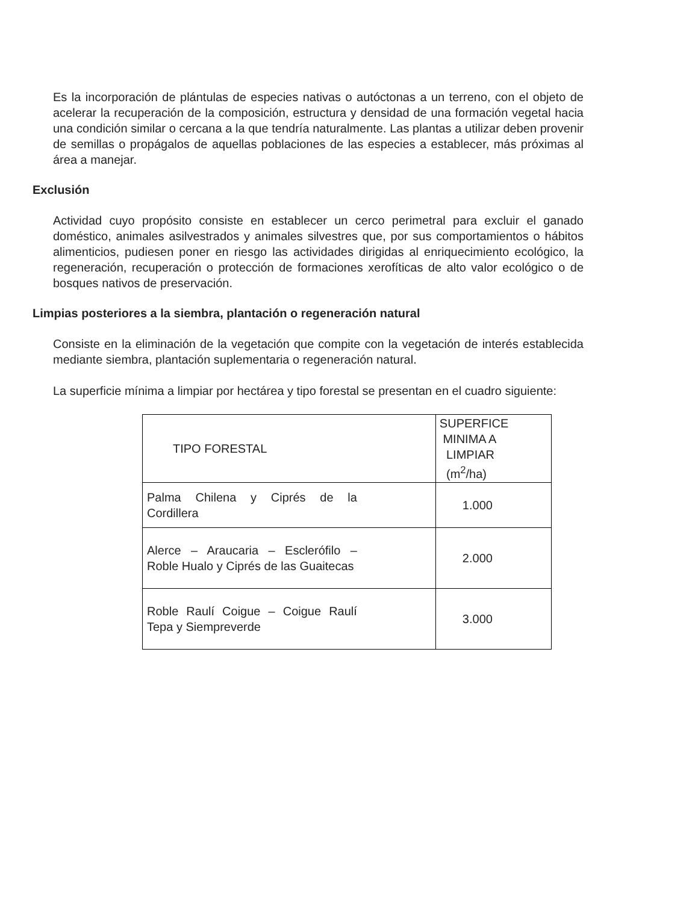Es la incorporación de plántulas de especies nativas o autóctonas a un terreno, con el objeto de acelerar la recuperación de la composición, estructura y densidad de una formación vegetal hacia una condición similar o cercana a la que tendría naturalmente. Las plantas a utilizar deben provenir de semillas o propágalos de aquellas poblaciones de las especies a establecer, más próximas al área a manejar.
Exclusión
Actividad cuyo propósito consiste en establecer un cerco perimetral para excluir el ganado doméstico, animales asilvestrados y animales silvestres que, por sus comportamientos o hábitos alimenticios, pudiesen poner en riesgo las actividades dirigidas al enriquecimiento ecológico, la regeneración, recuperación o protección de formaciones xerofíticas de alto valor ecológico o de bosques nativos de preservación.
Limpias posteriores a la siembra, plantación o regeneración natural
Consiste en la eliminación de la vegetación que compite con la vegetación de interés establecida mediante siembra, plantación suplementaria o regeneración natural.
La superficie mínima a limpiar por hectárea y tipo forestal se presentan en el cuadro siguiente:
| TIPO FORESTAL | SUPERFICE MINIMA A LIMPIAR (m<sup>2</sup>/ha) |
| --- | --- |
| Palma Chilena y Ciprés de la Cordillera | 1.000 |
| Alerce – Araucaria – Esclerófilo – Roble Hualo y Ciprés de las Guaitecas | 2.000 |
| Roble Raulí Coigue – Coigue Raulí Tepa y Siempreverde | 3.000 |